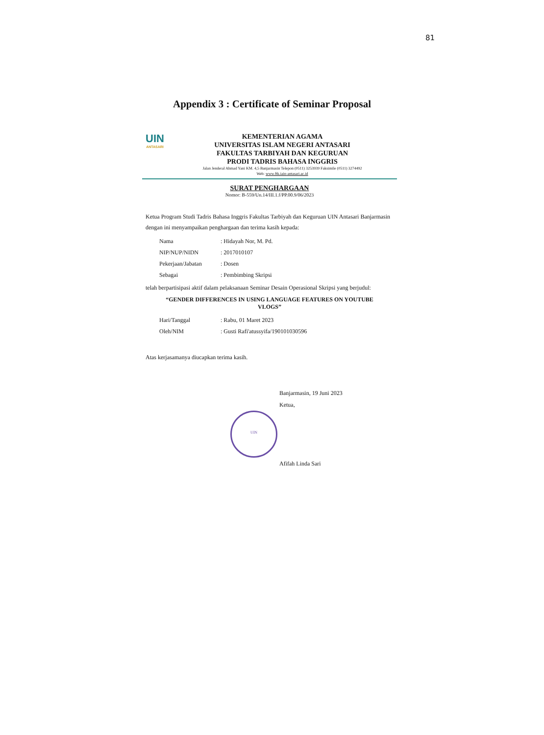81
Appendix 3 : Certificate of Seminar Proposal
UIN
ANTASARI
KEMENTERIAN AGAMA
UNIVERSITAS ISLAM NEGERI ANTASARI
FAKULTAS TARBIYAH DAN KEGURUAN
PRODI TADRIS BAHASA INGGRIS
Jalan Jenderal Ahmad Yani KM. 4,5 Banjarmasin Telepon (0511) 3253939 Faksimile (0511) 3274492
Web: www.ftk.iain-antasari.ac.id
SURAT PENGHARGAAN
Nomor: B-559/Un.14/III.1.f/PP.00.9/06/2023
Ketua Program Studi Tadris Bahasa Inggris Fakultas Tarbiyah dan Keguruan UIN Antasari Banjarmasin dengan ini menyampaikan penghargaan dan terima kasih kepada:
| Nama | : Hidayah Nor, M. Pd. |
| NIP/NUP/NIDN | : 2017010107 |
| Pekerjaan/Jabatan | : Dosen |
| Sebagai | : Pembimbing Skripsi |
telah berpartisipasi aktif dalam pelaksanaan Seminar Desain Operasional Skripsi yang berjudul:
“GENDER DIFFERENCES IN USING LANGUAGE FEATURES ON YOUTUBE
VLOGS”
| Hari/Tanggal | : Rabu, 01 Maret 2023 |
| Oleh/NIM | : Gusti Rafi'atussyifa/190101030596 |
Atas kerjasamanya diucapkan terima kasih.
Banjarmasin, 19 Juni 2023
Ketua,
UIN
Afifah Linda Sari